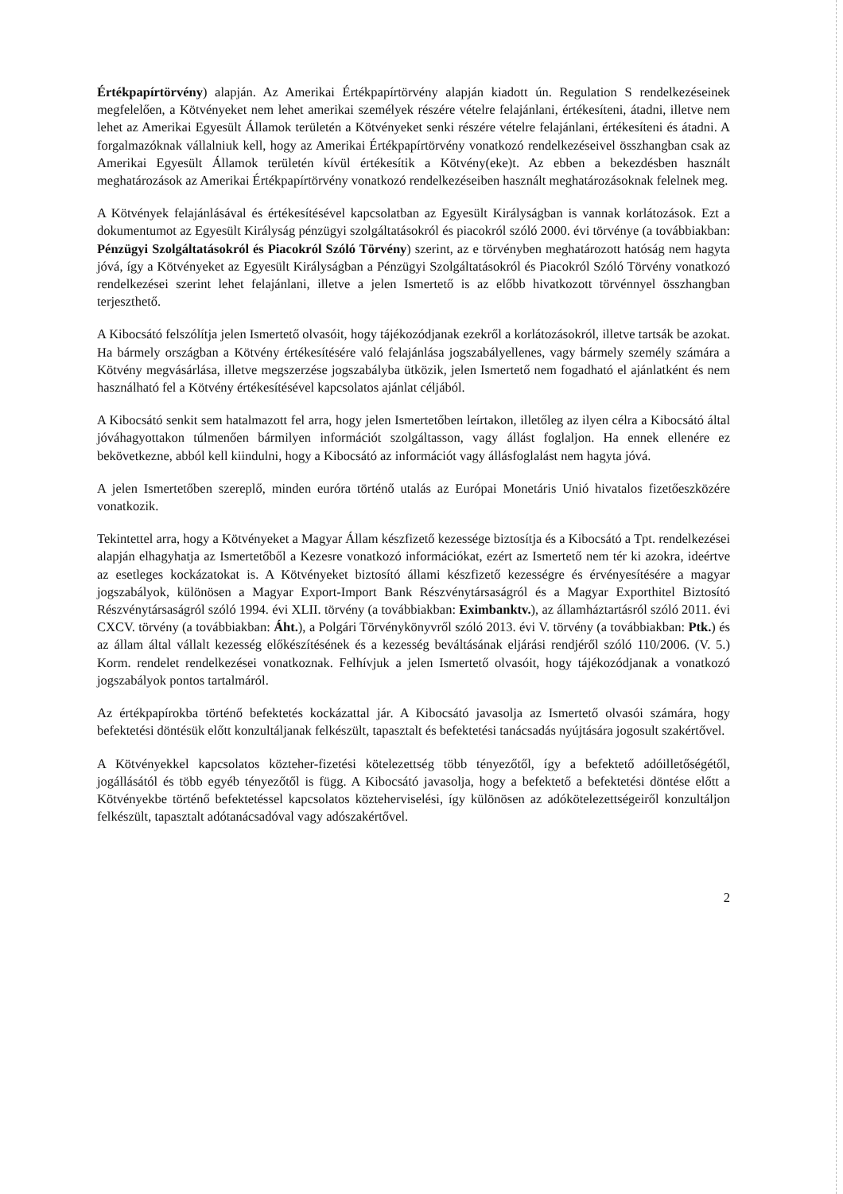Értékpapírtörvény) alapján. Az Amerikai Értékpapírtörvény alapján kiadott ún. Regulation S rendelkezéseinek megfelelően, a Kötvényeket nem lehet amerikai személyek részére vételre felajánlani, értékesíteni, átadni, illetve nem lehet az Amerikai Egyesült Államok területén a Kötvényeket senki részére vételre felajánlani, értékesíteni és átadni. A forgalmazóknak vállalniuk kell, hogy az Amerikai Értékpapírtörvény vonatkozó rendelkezéseivel összhangban csak az Amerikai Egyesült Államok területén kívül értékesítik a Kötvény(eke)t. Az ebben a bekezdésben használt meghatározások az Amerikai Értékpapírtörvény vonatkozó rendelkezéseiben használt meghatározásoknak felelnek meg.
A Kötvények felajánlásával és értékesítésével kapcsolatban az Egyesült Királyságban is vannak korlátozások. Ezt a dokumentumot az Egyesült Királyság pénzügyi szolgáltatásokról és piacokról szóló 2000. évi törvénye (a továbbiakban: Pénzügyi Szolgáltatásokról és Piacokról Szóló Törvény) szerint, az e törvényben meghatározott hatóság nem hagyta jóvá, így a Kötvényeket az Egyesült Királyságban a Pénzügyi Szolgáltatásokról és Piacokról Szóló Törvény vonatkozó rendelkezései szerint lehet felajánlani, illetve a jelen Ismertető is az előbb hivatkozott törvénnyel összhangban terjeszthető.
A Kibocsátó felszólítja jelen Ismertető olvasóit, hogy tájékozódjanak ezekről a korlátozásokról, illetve tartsák be azokat. Ha bármely országban a Kötvény értékesítésére való felajánlása jogszabályellenes, vagy bármely személy számára a Kötvény megvásárlása, illetve megszerzése jogszabályba ütközik, jelen Ismertető nem fogadható el ajánlatként és nem használható fel a Kötvény értékesítésével kapcsolatos ajánlat céljából.
A Kibocsátó senkit sem hatalmazott fel arra, hogy jelen Ismertetőben leírtakon, illetőleg az ilyen célra a Kibocsátó által jóváhagyottakon túlmenően bármilyen információt szolgáltasson, vagy állást foglaljon. Ha ennek ellenére ez bekövetkezne, abból kell kiindulni, hogy a Kibocsátó az információt vagy állásfoglalást nem hagyta jóvá.
A jelen Ismertetőben szereplő, minden euróra történő utalás az Európai Monetáris Unió hivatalos fizetőeszközére vonatkozik.
Tekintettel arra, hogy a Kötvényeket a Magyar Állam készfizető kezessége biztosítja és a Kibocsátó a Tpt. rendelkezései alapján elhagyhatja az Ismertetőből a Kezesre vonatkozó információkat, ezért az Ismertető nem tér ki azokra, ideértve az esetleges kockázatokat is. A Kötvényeket biztosító állami készfizető kezességre és érvényesítésére a magyar jogszabályok, különösen a Magyar Export-Import Bank Részvénytársaságról és a Magyar Exporthitel Biztosító Részvénytársaságról szóló 1994. évi XLII. törvény (a továbbiakban: Eximbanktv.), az államháztartásról szóló 2011. évi CXCV. törvény (a továbbiakban: Áht.), a Polgári Törvénykönyvről szóló 2013. évi V. törvény (a továbbiakban: Ptk.) és az állam által vállalt kezesség előkészítésének és a kezesség beváltásának eljárási rendjéről szóló 110/2006. (V. 5.) Korm. rendelet rendelkezései vonatkoznak. Felhívjuk a jelen Ismertető olvasóit, hogy tájékozódjanak a vonatkozó jogszabályok pontos tartalmáról.
Az értékpapírokba történő befektetés kockázattal jár. A Kibocsátó javasolja az Ismertető olvasói számára, hogy befektetési döntésük előtt konzultáljanak felkészült, tapasztalt és befektetési tanácsadás nyújtására jogosult szakértővel.
A Kötvényekkel kapcsolatos közteher-fizetési kötelezettség több tényezőtől, így a befektető adóilletőségétől, jogállásától és több egyéb tényezőtől is függ. A Kibocsátó javasolja, hogy a befektető a befektetési döntése előtt a Kötvényekbe történő befektetéssel kapcsolatos közteherviselési, így különösen az adókötelezettségeiről konzultáljon felkészült, tapasztalt adótanácsadóval vagy adószakértővel.
2